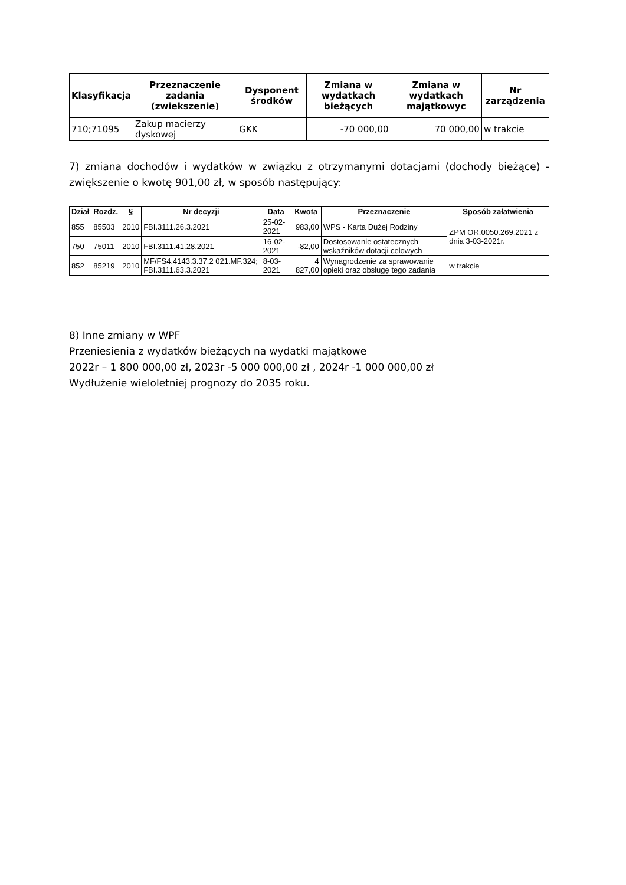| Klasyfikacja | Przeznaczenie zadania (zwiekszenie) | Dysponent środków | Zmiana w wydatkach bieżących | Zmiana w wydatkach majątkowyc | Nr zarządzenia |
| --- | --- | --- | --- | --- | --- |
| 710;71095 | Zakup macierzy dyskowej | GKK | -70 000,00 | 70 000,00 | w trakcie |
7) zmiana dochodów i wydatków w związku z otrzymanymi dotacjami (dochody bieżące) - zwiększenie o kwotę 901,00 zł, w sposób następujący:
| Dział | Rozdz. | § | Nr decyzji | Data | Kwota | Przeznaczenie | Sposób załatwienia |
| --- | --- | --- | --- | --- | --- | --- | --- |
| 855 | 85503 | 2010 | FBI.3111.26.3.2021 | 25-02-2021 | 983,00 | WPS - Karta Dużej Rodziny | ZPM OR.0050.269.2021 z dnia 3-03-2021r. |
| 750 | 75011 | 2010 | FBI.3111.41.28.2021 | 16-02-2021 | -82,00 | Dostosowanie ostatecznych wskaźników dotacji celowych | |
| 852 | 85219 | 2010 | MF/FS4.4143.3.37.2 021.MF.324; FBI.3111.63.3.2021 | 8-03-2021 | 4 827,00 | Wynagrodzenie za sprawowanie opieki oraz obsługę tego zadania | w trakcie |
8) Inne zmiany w WPF
Przeniesienia z wydatków bieżących na wydatki majątkowe
2022r – 1 800 000,00 zł, 2023r -5 000 000,00 zł , 2024r -1 000 000,00 zł
Wydłużenie wieloletniej prognozy do 2035 roku.